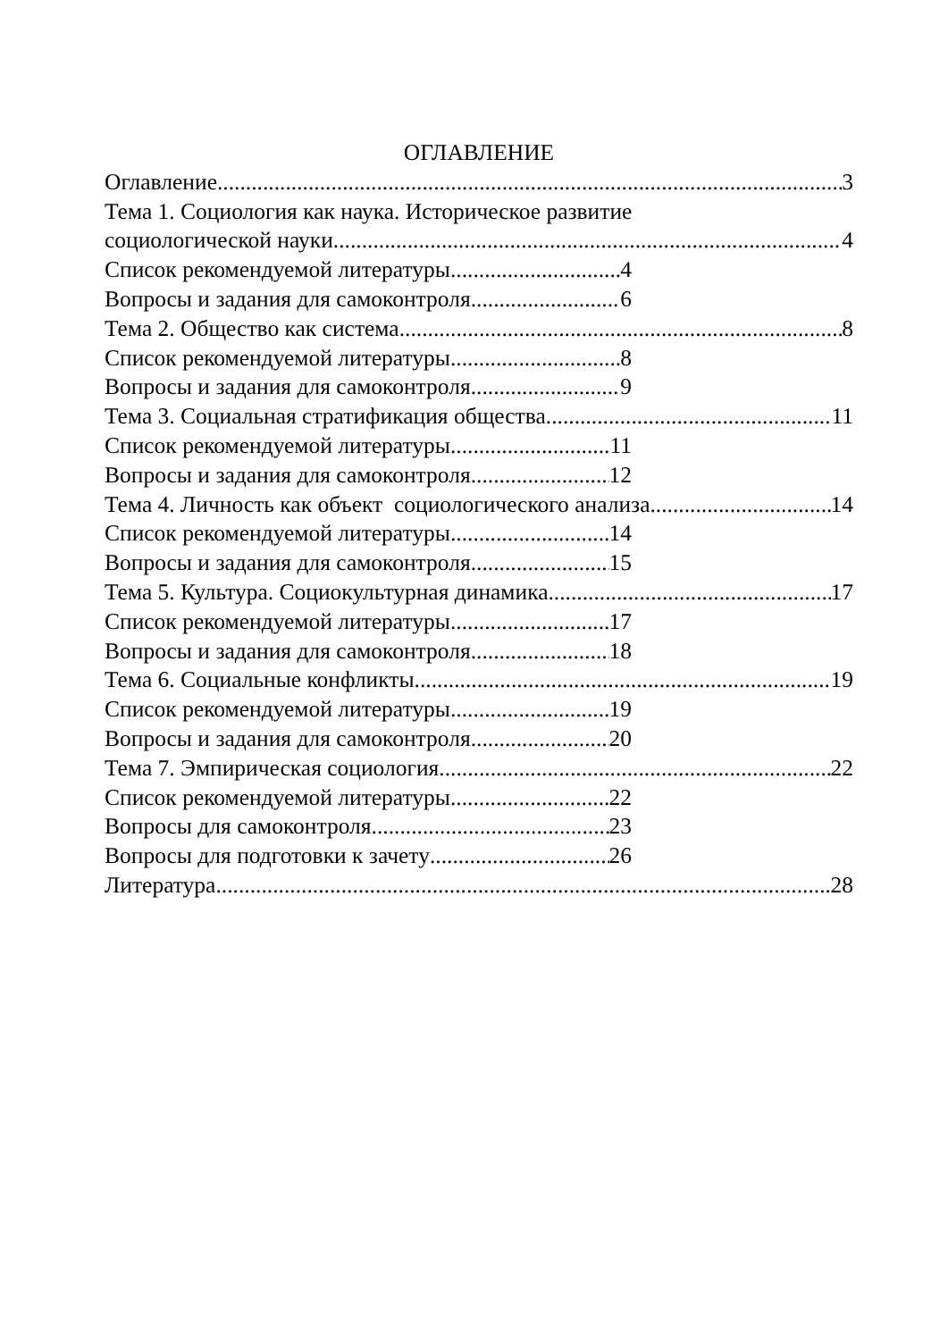ОГЛАВЛЕНИЕ
Оглавление 3
Тема 1. Социология как наука. Историческое развитие
социологической науки. 4
Список рекомендуемой литературы 4
Вопросы и задания для самоконтроля 6
Тема 2. Общество как система 8
Список рекомендуемой литературы 8
Вопросы и задания для самоконтроля 9
Тема 3. Социальная стратификация общества 11
Список рекомендуемой литературы 11
Вопросы и задания для самоконтроля 12
Тема 4. Личность как объект социологического анализа 14
Список рекомендуемой литературы 14
Вопросы и задания для самоконтроля 15
Тема 5. Культура. Социокультурная динамика 17
Список рекомендуемой литературы 17
Вопросы и задания для самоконтроля 18
Тема 6. Социальные конфликты 19
Список рекомендуемой литературы 19
Вопросы и задания для самоконтроля 20
Тема 7. Эмпирическая социология 22
Список рекомендуемой литературы 22
Вопросы для самоконтроля 23
Вопросы для подготовки к зачету 26
Литература 28